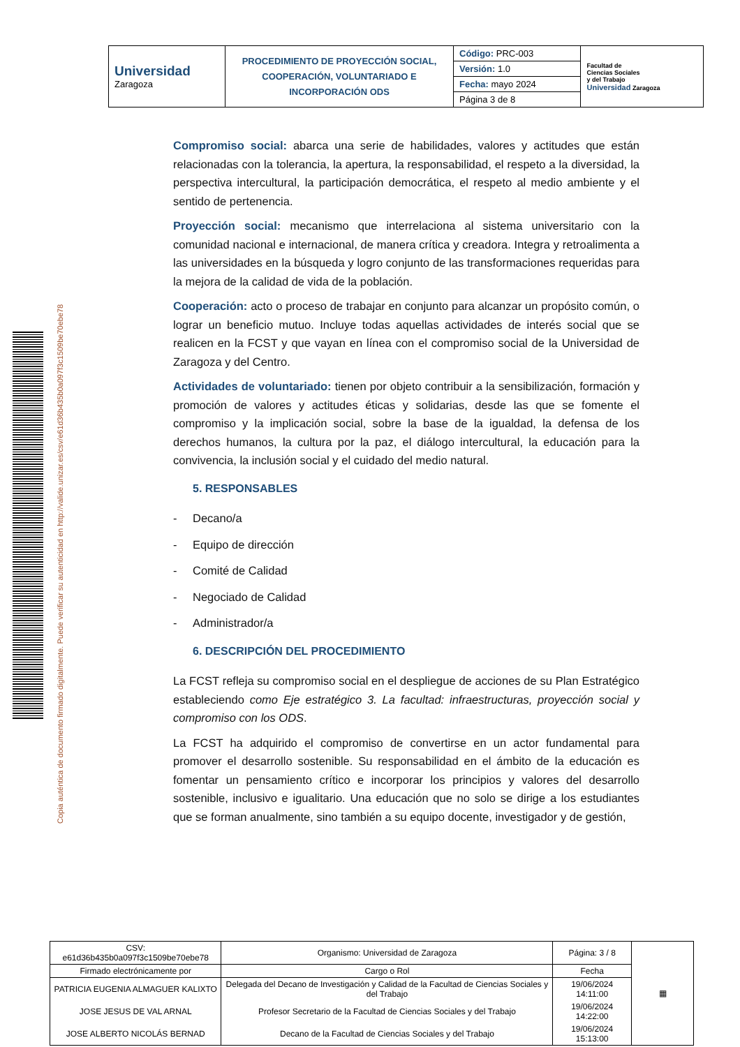| Universidad Zaragoza | PROCEDIMIENTO DE PROYECCIÓN SOCIAL, COOPERACIÓN, VOLUNTARIADO E INCORPORACIÓN ODS | Código: PRC-003 | Facultad de Ciencias Sociales y del Trabajo Universidad Zaragoza |
| | | Versión: 1.0 | |
| | | Fecha: mayo 2024 | |
| | | Página 3 de 8 | |
Copia auténtica de documento firmado digitalmente. Puede verificar su autenticidad en http://valide.unizar.es/csv/e61d36b435b0a097f3c1509be70ebe78
Compromiso social: abarca una serie de habilidades, valores y actitudes que están relacionadas con la tolerancia, la apertura, la responsabilidad, el respeto a la diversidad, la perspectiva intercultural, la participación democrática, el respeto al medio ambiente y el sentido de pertenencia.
Proyección social: mecanismo que interrelaciona al sistema universitario con la comunidad nacional e internacional, de manera crítica y creadora. Integra y retroalimenta a las universidades en la búsqueda y logro conjunto de las transformaciones requeridas para la mejora de la calidad de vida de la población.
Cooperación: acto o proceso de trabajar en conjunto para alcanzar un propósito común, o lograr un beneficio mutuo. Incluye todas aquellas actividades de interés social que se realicen en la FCST y que vayan en línea con el compromiso social de la Universidad de Zaragoza y del Centro.
Actividades de voluntariado: tienen por objeto contribuir a la sensibilización, formación y promoción de valores y actitudes éticas y solidarias, desde las que se fomente el compromiso y la implicación social, sobre la base de la igualdad, la defensa de los derechos humanos, la cultura por la paz, el diálogo intercultural, la educación para la convivencia, la inclusión social y el cuidado del medio natural.
5. RESPONSABLES
- Decano/a
- Equipo de dirección
- Comité de Calidad
- Negociado de Calidad
- Administrador/a
6. DESCRIPCIÓN DEL PROCEDIMIENTO
La FCST refleja su compromiso social en el despliegue de acciones de su Plan Estratégico estableciendo como Eje estratégico 3. La facultad: infraestructuras, proyección social y compromiso con los ODS.
La FCST ha adquirido el compromiso de convertirse en un actor fundamental para promover el desarrollo sostenible. Su responsabilidad en el ámbito de la educación es fomentar un pensamiento crítico e incorporar los principios y valores del desarrollo sostenible, inclusivo e igualitario. Una educación que no solo se dirige a los estudiantes que se forman anualmente, sino también a su equipo docente, investigador y de gestión,
| CSV: e61d36b435b0a097f3c1509be70ebe78 | Organismo: Universidad de Zaragoza | Página: 3 / 8 | ▦ |
| Firmado electrónicamente por | Cargo o Rol | Fecha | |
| PATRICIA EUGENIA ALMAGUER KALIXTO | Delegada del Decano de Investigación y Calidad de la Facultad de Ciencias Sociales y del Trabajo | 19/06/2024 14:11:00 | |
| JOSE JESUS DE VAL ARNAL | Profesor Secretario de la Facultad de Ciencias Sociales y del Trabajo | 19/06/2024 14:22:00 | |
| JOSE ALBERTO NICOLÁS BERNAD | Decano de la Facultad de Ciencias Sociales y del Trabajo | 19/06/2024 15:13:00 | |